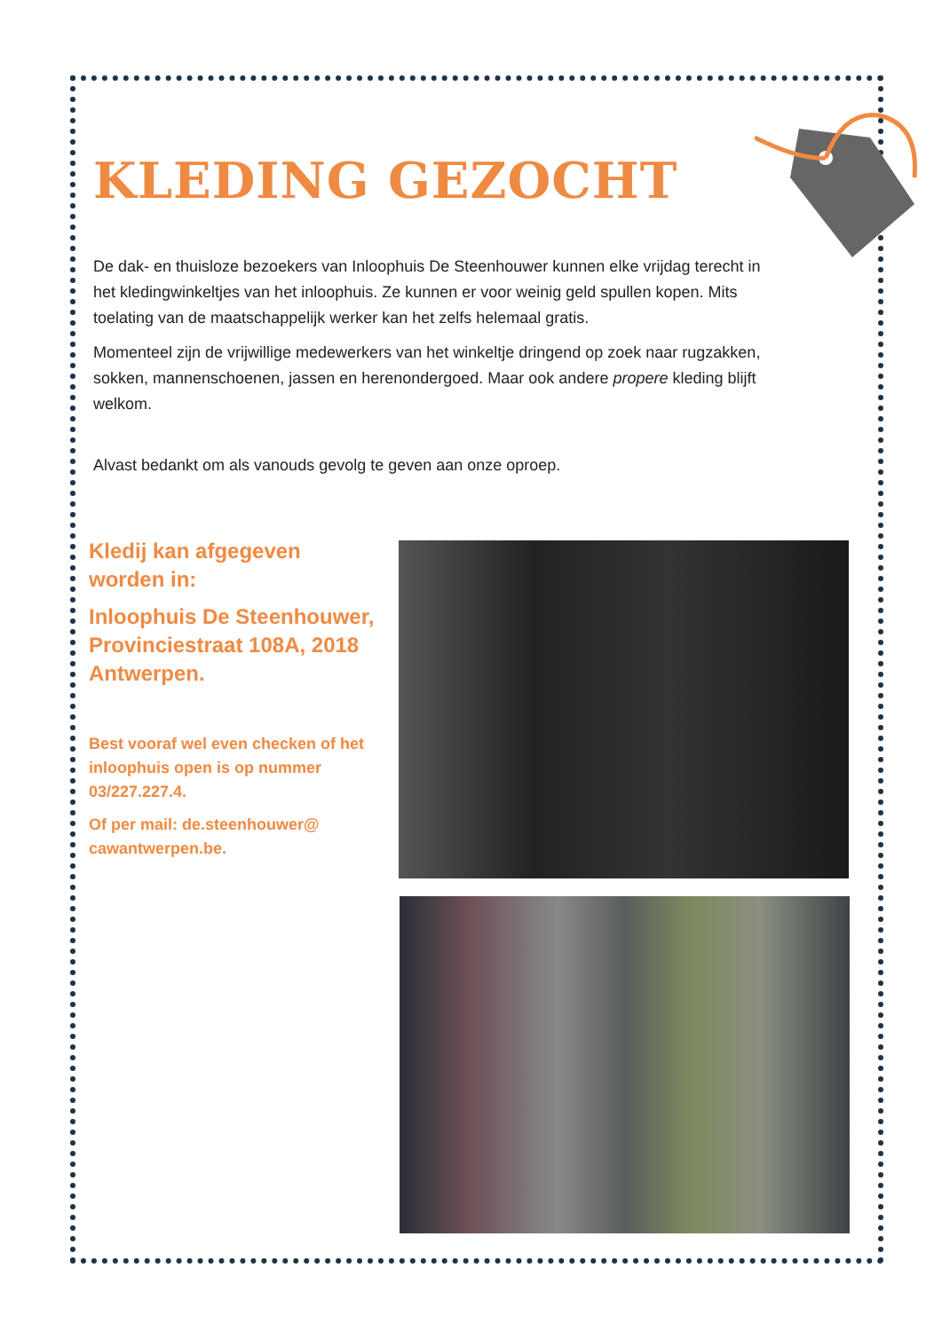KLEDING GEZOCHT
De dak- en thuisloze bezoekers van Inloophuis De Steenhouwer kunnen elke vrijdag terecht in het kledingwinkeltjes van het inloophuis. Ze kunnen er voor weinig geld spullen kopen. Mits toelating van de maatschappelijk werker kan het zelfs helemaal gratis.
Momenteel zijn de vrijwillige medewerkers van het winkeltje dringend op zoek naar rugzakken, sokken, mannenschoenen, jassen en herenondergoed. Maar ook andere propere kleding blijft welkom.
Alvast bedankt om als vanouds gevolg te geven aan onze oproep.
Kledij kan afgegeven worden in:
Inloophuis De Steenhouwer, Provinciestraat 108A, 2018 Antwerpen.
Best vooraf wel even checken of het inloophuis open is op nummer 03/227.227.4.
Of per mail: de.steenhouwer@ cawantwerpen.be.